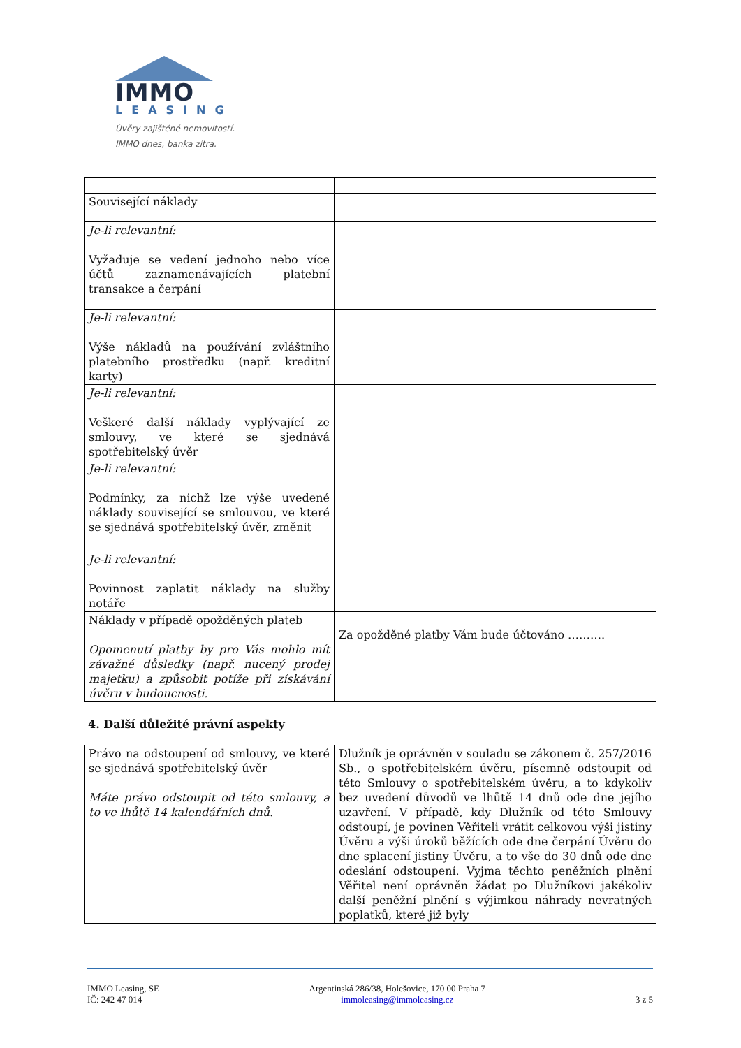IMMO
LEASING
Úvěry zajištěné nemovitostí.
IMMO dnes, banka zítra.
| Související náklady | |
| Je-li relevantní: Vyžaduje se vedení jednoho nebo více účtů zaznamenávajících platební transakce a čerpání | |
| Je-li relevantní: Výše nákladů na používání zvláštního platebního prostředku (např. kreditní karty) | |
| Je-li relevantní: Veškeré další náklady vyplývající ze smlouvy, ve které se sjednává spotřebitelský úvěr | |
| Je-li relevantní: Podmínky, za nichž lze výše uvedené náklady související se smlouvou, ve které se sjednává spotřebitelský úvěr, změnit | |
| Je-li relevantní: Povinnost zaplatit náklady na služby notáře | |
| Náklady v případě opožděných plateb Opomenutí platby by pro Vás mohlo mít závažné důsledky (např. nucený prodej majetku) a způsobit potíže při získávání úvěru v budoucnosti. | Za opožděné platby Vám bude účtováno ………. |
4. Další důležité právní aspekty
| Právo na odstoupení od smlouvy, ve které se sjednává spotřebitelský úvěr Máte právo odstoupit od této smlouvy, a to ve lhůtě 14 kalendářních dnů. | Dlužník je oprávněn v souladu se zákonem č. 257/2016 Sb., o spotřebitelském úvěru, písemně odstoupit od této Smlouvy o spotřebitelském úvěru, a to kdykoliv bez uvedení důvodů ve lhůtě 14 dnů ode dne jejího uzavření. V případě, kdy Dlužník od této Smlouvy odstoupí, je povinen Věřiteli vrátit celkovou výši jistiny Úvěru a výši úroků běžících ode dne čerpání Úvěru do dne splacení jistiny Úvěru, a to vše do 30 dnů ode dne odeslání odstoupení. Vyjma těchto peněžních plnění Věřitel není oprávněn žádat po Dlužníkovi jakékoliv další peněžní plnění s výjimkou náhrady nevratných poplatků, které již byly |
IMMO Leasing, SE
IČ: 242 47 014
Argentinská 286/38, Holešovice, 170 00 Praha 7
immoleasing@immoleasing.cz
3 z 5